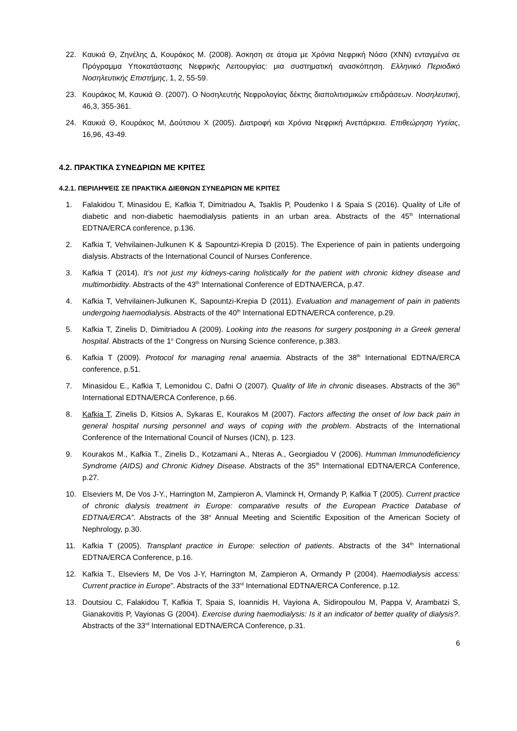22. Καυκιά Θ, Ζηνέλης Δ, Κουράκος Μ. (2008). Άσκηση σε άτομα με Χρόνια Νεφρική Νόσο (ΧΝΝ) ενταγμένα σε Πρόγραμμα Υποκατάστασης Νεφρικής Λειτουργίας: μια συστηματική ανασκόπηση. Ελληνικό Περιοδικό Νοσηλευτικής Επιστήμης, 1, 2, 55-59.
23. Κουράκος Μ, Καυκιά Θ. (2007). Ο Νοσηλευτής Νεφρολογίας δέκτης διαπολιτισμικών επιδράσεων. Νοσηλευτική, 46,3, 355-361.
24. Καυκιά Θ, Κουράκος Μ, Δούτσιου Χ (2005). Διατροφή και Χρόνια Νεφρική Ανεπάρκεια. Επιθεώρηση Υγείας, 16,96, 43-49.
4.2. ΠΡΑΚΤΙΚΑ ΣΥΝΕΔΡΙΩΝ ΜΕ ΚΡΙΤΕΣ
4.2.1. ΠΕΡΙΛΗΨΕΙΣ ΣΕ ΠΡΑΚΤΙΚΑ ΔΙΕΘΝΩΝ ΣΥΝΕΔΡΙΩΝ ΜΕ ΚΡΙΤΕΣ
1. Falakidou T, Minasidou E, Kafkia T, Dimitriadou A, Tsaklis P, Poudenko I & Spaia S (2016). Quality of Life of diabetic and non-diabetic haemodialysis patients in an urban area. Abstracts of the 45<sup>th</sup> International EDTNA/ERCA conference, p.136.
2. Kafkia T, Vehvilainen-Julkunen K & Sapountzi-Krepia D (2015). The Experience of pain in patients undergoing dialysis. Abstracts of the International Council of Nurses Conference.
3. Kafkia T (2014). It’s not just my kidneys-caring holistically for the patient with chronic kidney disease and multimorbidity. Abstracts of the 43<sup>th</sup> International Conference of EDTNA/ERCA, p.47.
4. Kafkia T, Vehvilainen-Julkunen K, Sapountzi-Krepia D (2011). Evaluation and management of pain in patients undergoing haemodialysis. Abstracts of the 40<sup>th</sup> International EDTNA/ERCA conference, p.29.
5. Kafkia T, Zinelis D, Dimitriadou A (2009). Looking into the reasons for surgery postponing in a Greek general hospital. Abstracts of the 1<sup>o</sup> Congress on Nursing Science conference, p.383.
6. Kafkia T (2009). Protocol for managing renal anaemia. Abstracts of the 38<sup>th</sup> International EDTNA/ERCA conference, p.51.
7. Minasidou E., Kafkia T, Lemonidou C, Dafni O (2007). Quality of life in chronic diseases. Abstracts of the 36<sup>th</sup> International EDTNA/ERCA Conference, p.66.
8. Kafkia T, Zinelis D, Kitsios A, Sykaras E, Kourakos M (2007). Factors affecting the onset of low back pain in general hospital nursing personnel and ways of coping with the problem. Abstracts of the International Conference of the International Council of Nurses (ICN), p. 123.
9. Kourakos M., Kafkia T., Zinelis D., Kotzamani A., Nteras A., Georgiadou V (2006). Humman Immunodeficiency Syndrome (AIDS) and Chronic Kidney Disease. Abstracts of the 35<sup>th</sup> International EDTNA/ERCA Conference, p.27.
10. Elseviers M, De Vos J-Y., Harrington M, Zampieron A, Vlaminck H, Ormandy P, Kafkia T (2005). Current practice of chronic dialysis treatment in Europe: comparative results of the European Practice Database of EDTNA/ERCA”. Abstracts of the 38<sup>o</sup> Annual Meeting and Scientific Exposition of the American Society of Nephrology, p.30.
11. Kafkia T (2005). Transplant practice in Europe: selection of patients. Abstracts of the 34<sup>th</sup> International EDTNA/ERCA Conference, p.16.
12. Kafkia T., Elseviers M, De Vos J-Y, Harrington M, Zampieron A, Ormandy P (2004). Haemodialysis access: Current practice in Europe”. Abstracts of the 33<sup>rd</sup> International EDTNA/ERCA Conference, p.12.
13. Doutsiou C, Falakidou T, Kafkia T, Spaia S, Ioannidis H, Vayiona A, Sidiropoulou M, Pappa V, Arambatzi S, Gianakovitis P, Vayionas G (2004). Exercise during haemodialysis: Is it an indicator of better quality of dialysis?. Abstracts of the 33<sup>rd</sup> International EDTNA/ERCA Conference, p.31.
6